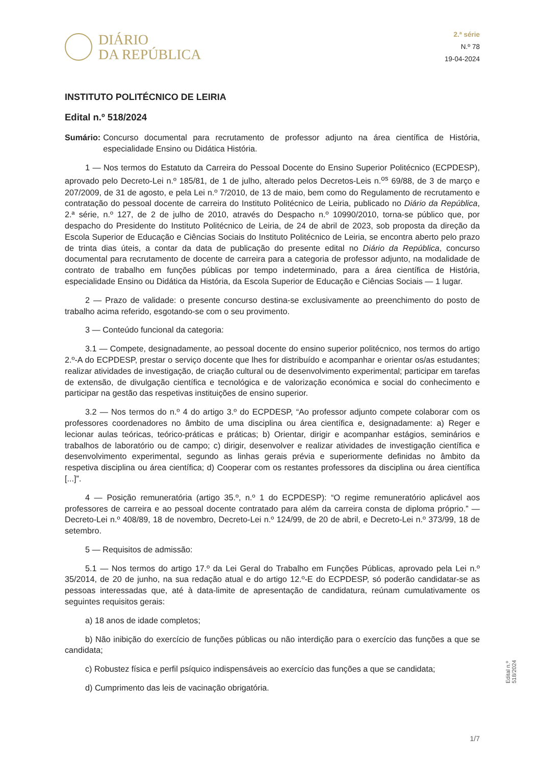DIÁRIO
DA REPÚBLICA
2.ª série
N.º 78
19-04-2024
INSTITUTO POLITÉCNICO DE LEIRIA
Edital n.º 518/2024
Sumário: Concurso documental para recrutamento de professor adjunto na área científica de História, especialidade Ensino ou Didática História.
1 — Nos termos do Estatuto da Carreira do Pessoal Docente do Ensino Superior Politécnico (ECPDESP), aprovado pelo Decreto-Lei n.º 185/81, de 1 de julho, alterado pelos Decretos-Leis n.<sup>os</sup> 69/88, de 3 de março e 207/2009, de 31 de agosto, e pela Lei n.º 7/2010, de 13 de maio, bem como do Regulamento de recrutamento e contratação do pessoal docente de carreira do Instituto Politécnico de Leiria, publicado no Diário da República, 2.ª série, n.º 127, de 2 de julho de 2010, através do Despacho n.º 10990/2010, torna-se público que, por despacho do Presidente do Instituto Politécnico de Leiria, de 24 de abril de 2023, sob proposta da direção da Escola Superior de Educação e Ciências Sociais do Instituto Politécnico de Leiria, se encontra aberto pelo prazo de trinta dias úteis, a contar da data de publicação do presente edital no Diário da República, concurso documental para recrutamento de docente de carreira para a categoria de professor adjunto, na modalidade de contrato de trabalho em funções públicas por tempo indeterminado, para a área científica de História, especialidade Ensino ou Didática da História, da Escola Superior de Educação e Ciências Sociais — 1 lugar.
2 — Prazo de validade: o presente concurso destina-se exclusivamente ao preenchimento do posto de trabalho acima referido, esgotando-se com o seu provimento.
3 — Conteúdo funcional da categoria:
3.1 — Compete, designadamente, ao pessoal docente do ensino superior politécnico, nos termos do artigo 2.º-A do ECPDESP, prestar o serviço docente que lhes for distribuído e acompanhar e orientar os/as estudantes; realizar atividades de investigação, de criação cultural ou de desenvolvimento experimental; participar em tarefas de extensão, de divulgação científica e tecnológica e de valorização económica e social do conhecimento e participar na gestão das respetivas instituições de ensino superior.
3.2 — Nos termos do n.º 4 do artigo 3.º do ECPDESP, “Ao professor adjunto compete colaborar com os professores coordenadores no âmbito de uma disciplina ou área científica e, designadamente: a) Reger e lecionar aulas teóricas, teórico-práticas e práticas; b) Orientar, dirigir e acompanhar estágios, seminários e trabalhos de laboratório ou de campo; c) dirigir, desenvolver e realizar atividades de investigação científica e desenvolvimento experimental, segundo as linhas gerais prévia e superiormente definidas no âmbito da respetiva disciplina ou área científica; d) Cooperar com os restantes professores da disciplina ou área científica [...]”.
4 — Posição remuneratória (artigo 35.º, n.º 1 do ECPDESP): “O regime remuneratório aplicável aos professores de carreira e ao pessoal docente contratado para além da carreira consta de diploma próprio.” — Decreto-Lei n.º 408/89, 18 de novembro, Decreto-Lei n.º 124/99, de 20 de abril, e Decreto-Lei n.º 373/99, 18 de setembro.
5 — Requisitos de admissão:
5.1 — Nos termos do artigo 17.º da Lei Geral do Trabalho em Funções Públicas, aprovado pela Lei n.º 35/2014, de 20 de junho, na sua redação atual e do artigo 12.º-E do ECPDESP, só poderão candidatar-se as pessoas interessadas que, até à data-limite de apresentação de candidatura, reúnam cumulativamente os seguintes requisitos gerais:
a) 18 anos de idade completos;
b) Não inibição do exercício de funções públicas ou não interdição para o exercício das funções a que se candidata;
c) Robustez física e perfil psíquico indispensáveis ao exercício das funções a que se candidata;
d) Cumprimento das leis de vacinação obrigatória.
Edital n.º 518/2024
1/7